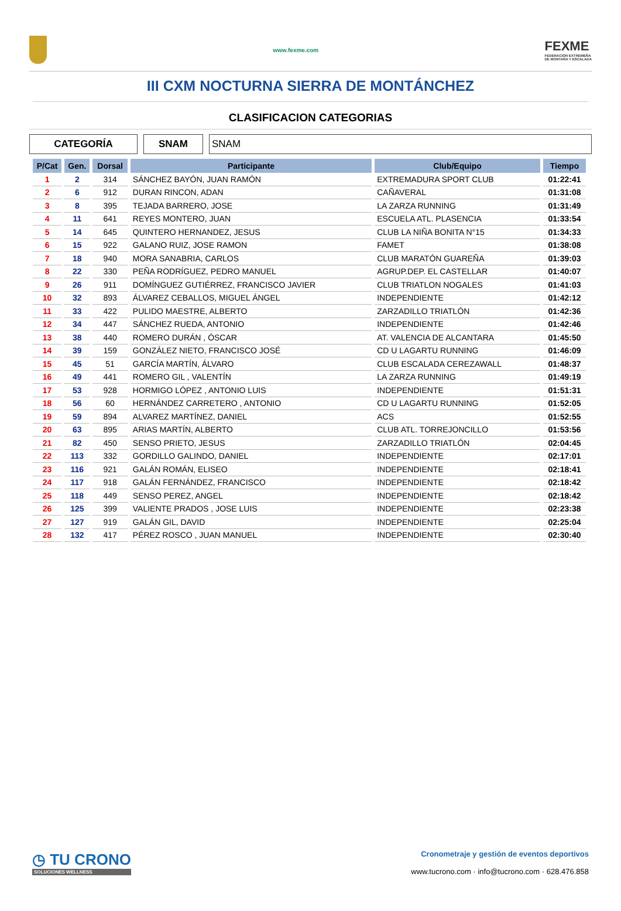www.fexme.com
FEXME
FEDERACIÓN EXTREMEÑA
DE MONTAÑA Y ESCALADA
III CXM NOCTURNA SIERRA DE MONTÁNCHEZ
CLASIFICACION CATEGORIAS
CATEGORÍA SNAM SNAM
| P/Cat | Gen. | Dorsal | Participante | Club/Equipo | Tiempo |
| --- | --- | --- | --- | --- | --- |
| 1 | 2 | 314 | SÁNCHEZ BAYÓN, JUAN RAMÓN | EXTREMADURA SPORT CLUB | 01:22:41 |
| 2 | 6 | 912 | DURAN RINCON, ADAN | CAÑAVERAL | 01:31:08 |
| 3 | 8 | 395 | TEJADA BARRERO, JOSE | LA ZARZA RUNNING | 01:31:49 |
| 4 | 11 | 641 | REYES MONTERO, JUAN | ESCUELA ATL. PLASENCIA | 01:33:54 |
| 5 | 14 | 645 | QUINTERO HERNANDEZ, JESUS | CLUB LA NIÑA BONITA N°15 | 01:34:33 |
| 6 | 15 | 922 | GALANO RUIZ, JOSE RAMON | FAMET | 01:38:08 |
| 7 | 18 | 940 | MORA SANABRIA, CARLOS | CLUB MARATÓN GUAREÑA | 01:39:03 |
| 8 | 22 | 330 | PEÑA RODRÍGUEZ, PEDRO MANUEL | AGRUP.DEP. EL CASTELLAR | 01:40:07 |
| 9 | 26 | 911 | DOMÍNGUEZ GUTIÉRREZ, FRANCISCO JAVIER | CLUB TRIATLON NOGALES | 01:41:03 |
| 10 | 32 | 893 | ÁLVAREZ CEBALLOS, MIGUEL ÁNGEL | INDEPENDIENTE | 01:42:12 |
| 11 | 33 | 422 | PULIDO MAESTRE, ALBERTO | ZARZADILLO TRIATLÓN | 01:42:36 |
| 12 | 34 | 447 | SÁNCHEZ RUEDA, ANTONIO | INDEPENDIENTE | 01:42:46 |
| 13 | 38 | 440 | ROMERO DURÁN , ÓSCAR | AT. VALENCIA DE ALCANTARA | 01:45:50 |
| 14 | 39 | 159 | GONZÁLEZ NIETO, FRANCISCO JOSÉ | CD U LAGARTU RUNNING | 01:46:09 |
| 15 | 45 | 51 | GARCÍA MARTÍN, ÁLVARO | CLUB ESCALADA CEREZAWALL | 01:48:37 |
| 16 | 49 | 441 | ROMERO GIL , VALENTÍN | LA ZARZA RUNNING | 01:49:19 |
| 17 | 53 | 928 | HORMIGO LÓPEZ , ANTONIO LUIS | INDEPENDIENTE | 01:51:31 |
| 18 | 56 | 60 | HERNÁNDEZ CARRETERO , ANTONIO | CD U LAGARTU RUNNING | 01:52:05 |
| 19 | 59 | 894 | ALVAREZ MARTÍNEZ, DANIEL | ACS | 01:52:55 |
| 20 | 63 | 895 | ARIAS MARTÍN, ALBERTO | CLUB ATL. TORREJONCILLO | 01:53:56 |
| 21 | 82 | 450 | SENSO PRIETO, JESUS | ZARZADILLO TRIATLÓN | 02:04:45 |
| 22 | 113 | 332 | GORDILLO GALINDO, DANIEL | INDEPENDIENTE | 02:17:01 |
| 23 | 116 | 921 | GALÁN ROMÁN, ELISEO | INDEPENDIENTE | 02:18:41 |
| 24 | 117 | 918 | GALÁN FERNÁNDEZ, FRANCISCO | INDEPENDIENTE | 02:18:42 |
| 25 | 118 | 449 | SENSO PEREZ, ANGEL | INDEPENDIENTE | 02:18:42 |
| 26 | 125 | 399 | VALIENTE PRADOS , JOSE LUIS | INDEPENDIENTE | 02:23:38 |
| 27 | 127 | 919 | GALÁN GIL, DAVID | INDEPENDIENTE | 02:25:04 |
| 28 | 132 | 417 | PÉREZ ROSCO , JUAN MANUEL | INDEPENDIENTE | 02:30:40 |
◷ TU CRONO
SOLUCIONES WELLNESS
Cronometraje y gestión de eventos deportivos
www.tucrono.com · info@tucrono.com · 628.476.858